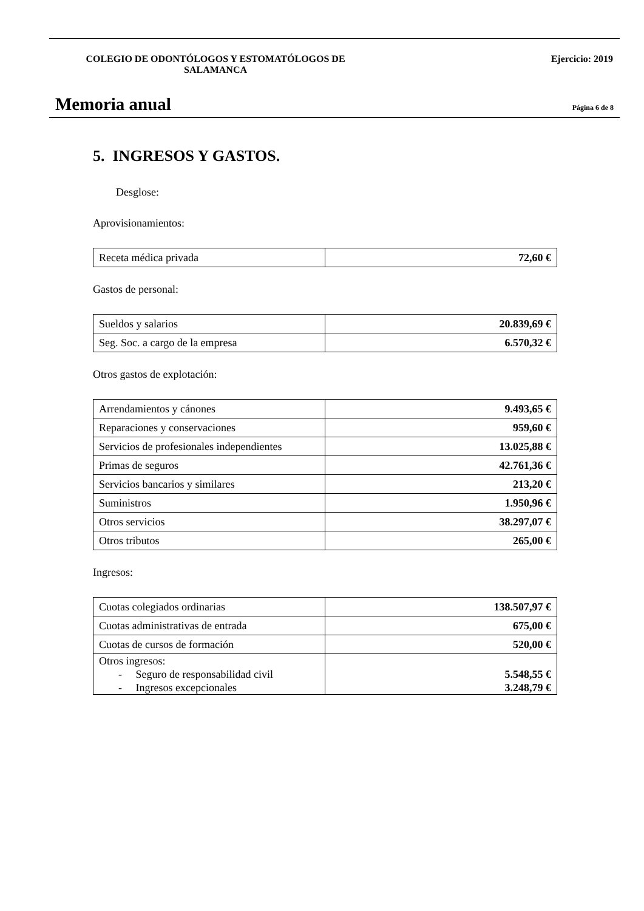COLEGIO DE ODONTÓLOGOS Y ESTOMATÓLOGOS DE SALAMANCA
Ejercicio: 2019
Memoria anual
Página 6 de 8
5. INGRESOS Y GASTOS.
Desglose:
Aprovisionamientos:
| Receta médica privada | 72,60 € |
Gastos de personal:
| Sueldos y salarios | 20.839,69 € |
| Seg. Soc. a cargo de la empresa | 6.570,32 € |
Otros gastos de explotación:
| Arrendamientos y cánones | 9.493,65 € |
| Reparaciones y conservaciones | 959,60 € |
| Servicios de profesionales independientes | 13.025,88 € |
| Primas de seguros | 42.761,36 € |
| Servicios bancarios y similares | 213,20 € |
| Suministros | 1.950,96 € |
| Otros servicios | 38.297,07 € |
| Otros tributos | 265,00 € |
Ingresos:
| Cuotas colegiados ordinarias | 138.507,97 € |
| Cuotas administrativas de entrada | 675,00 € |
| Cuotas de cursos de formación | 520,00 € |
| Otros ingresos: - Seguro de responsabilidad civil - Ingresos excepcionales | 5.548,55 € 3.248,79 € |